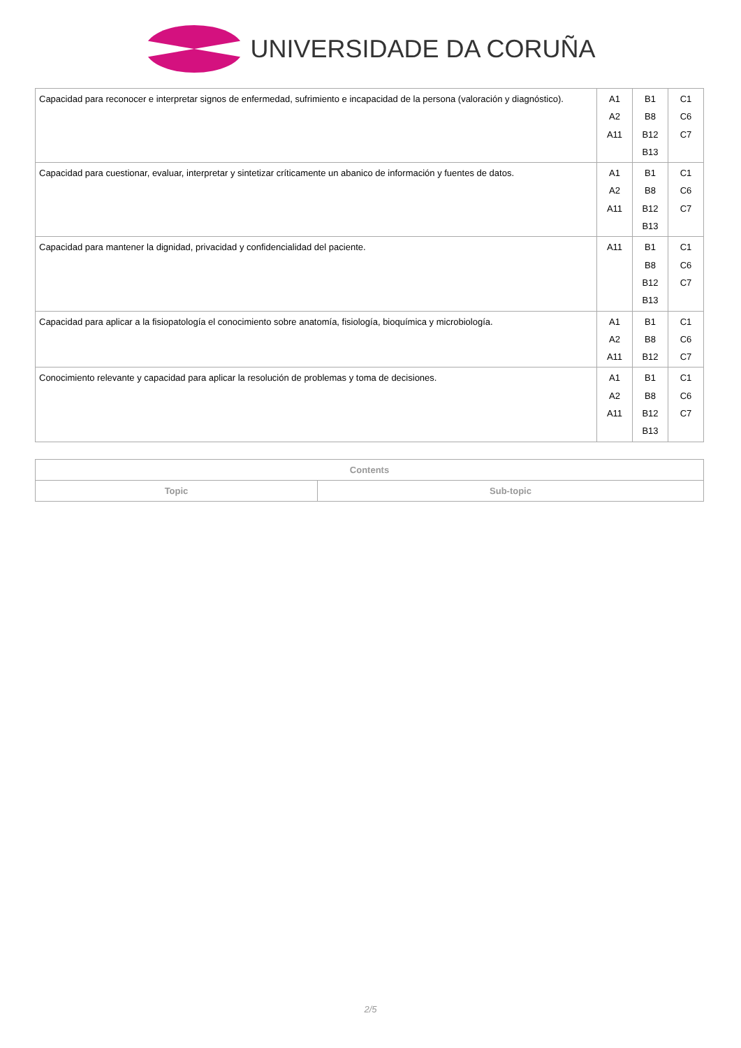UNIVERSIDADE DA CORUÑA
| Capacidad para reconocer e interpretar signos de enfermedad, sufrimiento e incapacidad de la persona (valoración y diagnóstico). | A1 A2 A11 | B1 B8 B12 B13 | C1 C6 C7 |
| Capacidad para cuestionar, evaluar, interpretar y sintetizar críticamente un abanico de información y fuentes de datos. | A1 A2 A11 | B1 B8 B12 B13 | C1 C6 C7 |
| Capacidad para mantener la dignidad, privacidad y confidencialidad del paciente. | A11 | B1 B8 B12 B13 | C1 C6 C7 |
| Capacidad para aplicar a la fisiopatología el conocimiento sobre anatomía, fisiología, bioquímica y microbiología. | A1 A2 A11 | B1 B8 B12 | C1 C6 C7 |
| Conocimiento relevante y capacidad para aplicar la resolución de problemas y toma de decisiones. | A1 A2 A11 | B1 B8 B12 B13 | C1 C6 C7 |
| Contents | |
| --- | --- |
| Topic | Sub-topic |
2/5